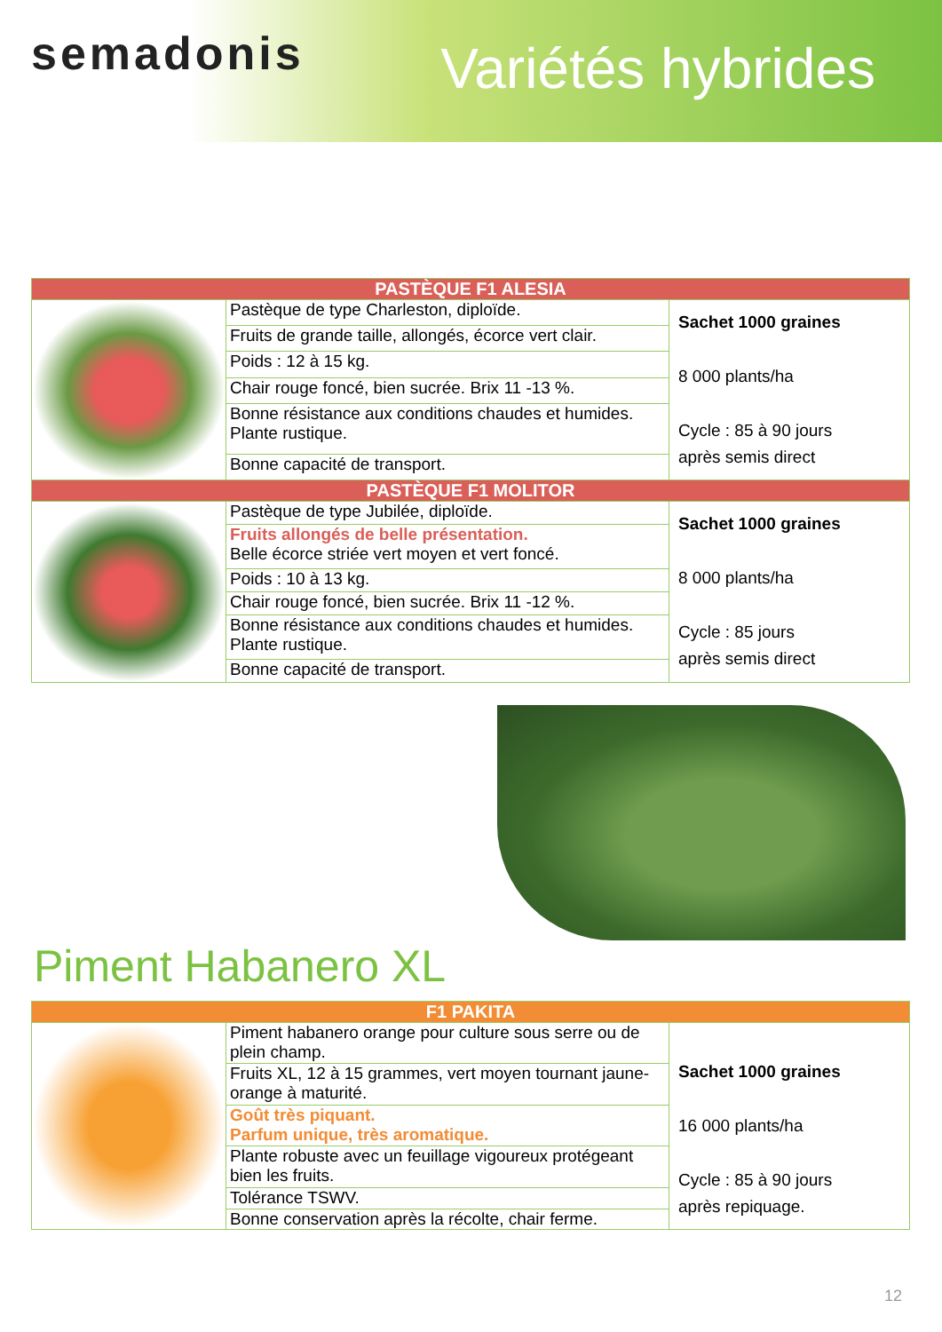semadonis Variétés hybrides
| PASTÈQUE F1 ALESIA | | |
| | Pastèque de type Charleston, diploïde. | Sachet 1000 graines 8 000 plants/ha Cycle : 85 à 90 jours après semis direct |
| | Fruits de grande taille, allongés, écorce vert clair. | |
| | Poids : 12 à 15 kg. | |
| | Chair rouge foncé, bien sucrée. Brix 11 -13 %. | |
| | Bonne résistance aux conditions chaudes et humides. Plante rustique. | |
| | Bonne capacité de transport. | |
| PASTÈQUE F1 MOLITOR | | |
| | Pastèque de type Jubilée, diploïde. | Sachet 1000 graines 8 000 plants/ha Cycle : 85 jours après semis direct |
| | Fruits allongés de belle présentation. Belle écorce striée vert moyen et vert foncé. | |
| | Poids : 10 à 13 kg. | |
| | Chair rouge foncé, bien sucrée. Brix 11 -12 %. | |
| | Bonne résistance aux conditions chaudes et humides. Plante rustique. | |
| | Bonne capacité de transport. | |
Piment Habanero XL
| F1 PAKITA | | |
| | Piment habanero orange pour culture sous serre ou de plein champ. | Sachet 1000 graines 16 000 plants/ha Cycle : 85 à 90 jours après repiquage. |
| | Fruits XL, 12 à 15 grammes, vert moyen tournant jaune-orange à maturité. | |
| | Goût très piquant. Parfum unique, très aromatique. | |
| | Plante robuste avec un feuillage vigoureux protégeant bien les fruits. | |
| | Tolérance TSWV. | |
| | Bonne conservation après la récolte, chair ferme. | |
12